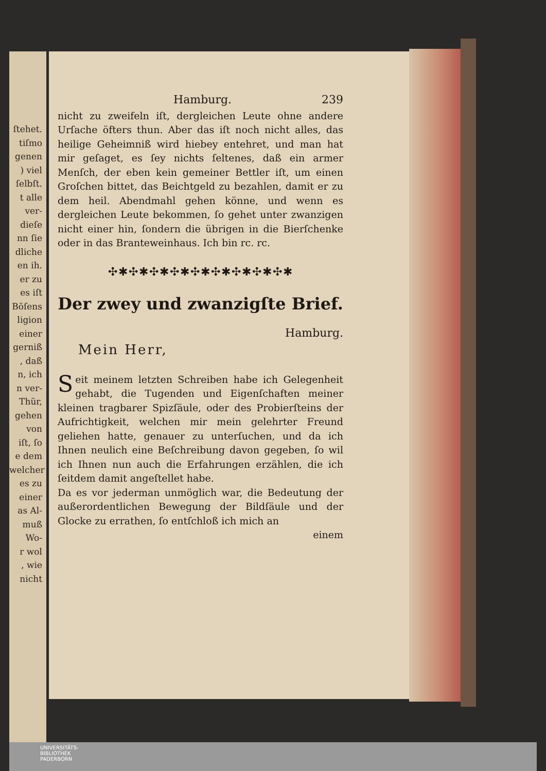ſtehet.
tiſmo
genen
) viel
ſelbſt.
t alle
ver-
dieſe
nn ſie
dliche
en ih.
er zu
es iſt
Böſens
ligion
einer
gerniß
, daß
n, ich
n ver-
Thür,
gehen
von
iſt, ſo
e dem
welcher
es zu
einer
as Al-
muß
Wo-
r wol
, wie
nicht
Hamburg. 239
nicht zu zweifeln iſt, dergleichen Leute ohne andere Urſache öfters thun. Aber das iſt noch nicht alles, das heilige Geheimniß wird hiebey entehret, und man hat mir geſaget, es ſey nichts ſeltenes, daß ein armer Menſch, der eben kein gemeiner Bettler iſt, um einen Groſchen bittet, das Beichtgeld zu bezahlen, damit er zu dem heil. Abendmahl gehen könne, und wenn es dergleichen Leute bekommen, ſo gehet unter zwanzigen nicht einer hin, ſondern die übrigen in die Bierſchenke oder in das Branteweinhaus. Ich bin rc. rc.
✣✱✣✱✣✱✣✱✣✱✣✱✣✱✣✱✣✱
Der zwey und zwanzigſte Brief.
Hamburg.
Mein Herr,
Seit meinem letzten Schreiben habe ich Gelegenheit gehabt, die Tugenden und Eigenſchaften meiner kleinen tragbarer Spizſäule, oder des Probierſteins der Aufrichtigkeit, welchen mir mein gelehrter Freund geliehen hatte, genauer zu unterſuchen, und da ich Ihnen neulich eine Beſchreibung davon gegeben, ſo wil ich Ihnen nun auch die Erfahrungen erzählen, die ich ſeitdem damit angeſtellet habe.
Da es vor jederman unmöglich war, die Bedeutung der außerordentlichen Bewegung der Bildſäule und der Glocke zu errathen, ſo entſchloß ich mich an
einem
UNIVERSITÄTS-
BIBLIOTHEK
PADERBORN